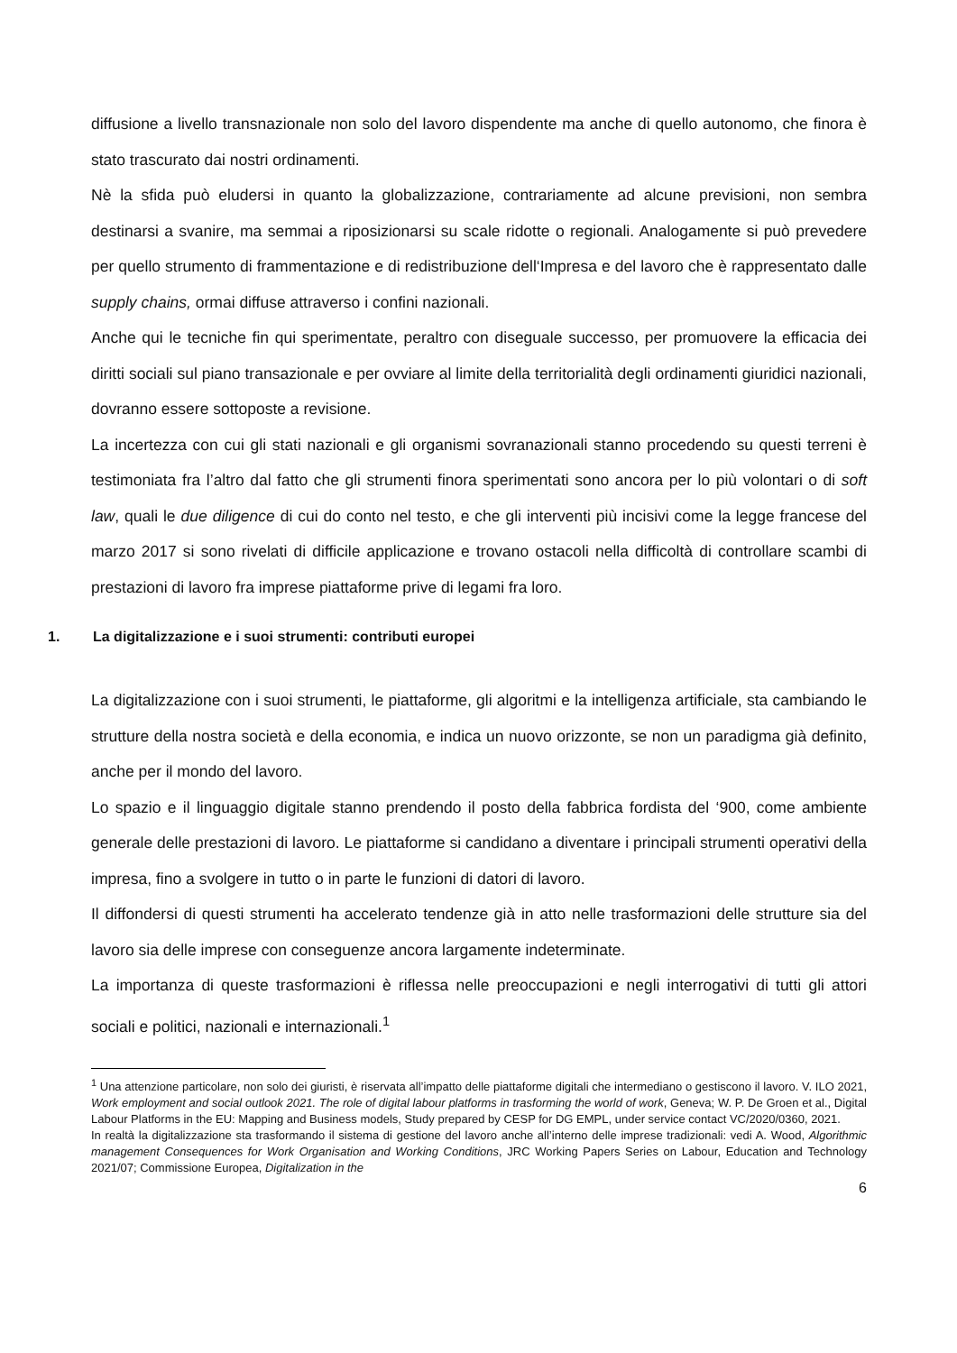diffusione a livello transnazionale non solo del lavoro dispendente ma anche di quello autonomo, che finora è stato trascurato dai nostri ordinamenti.
Nè la sfida può eludersi in quanto la globalizzazione, contrariamente ad alcune previsioni, non sembra destinarsi a svanire, ma semmai a riposizionarsi su scale ridotte o regionali. Analogamente si può prevedere per quello strumento di frammentazione e di redistribuzione dell‘Impresa e del lavoro che è rappresentato dalle supply chains, ormai diffuse attraverso i confini nazionali.
Anche qui le tecniche fin qui sperimentate, peraltro con diseguale successo, per promuovere la efficacia dei diritti sociali sul piano transazionale e per ovviare al limite della territorialità degli ordinamenti giuridici nazionali, dovranno essere sottoposte a revisione.
La incertezza con cui gli stati nazionali e gli organismi sovranazionali stanno procedendo su questi terreni è testimoniata fra l’altro dal fatto che gli strumenti finora sperimentati sono ancora per lo più volontari o di soft law, quali le due diligence di cui do conto nel testo, e che gli interventi più incisivi come la legge francese del marzo 2017 si sono rivelati di difficile applicazione e trovano ostacoli nella difficoltà di controllare scambi di prestazioni di lavoro fra imprese piattaforme prive di legami fra loro.
1. La digitalizzazione e i suoi strumenti: contributi europei
La digitalizzazione con i suoi strumenti, le piattaforme, gli algoritmi e la intelligenza artificiale, sta cambiando le strutture della nostra società e della economia, e indica un nuovo orizzonte, se non un paradigma già definito, anche per il mondo del lavoro.
Lo spazio e il linguaggio digitale stanno prendendo il posto della fabbrica fordista del ‘900, come ambiente generale delle prestazioni di lavoro. Le piattaforme si candidano a diventare i principali strumenti operativi della impresa, fino a svolgere in tutto o in parte le funzioni di datori di lavoro.
Il diffondersi di questi strumenti ha accelerato tendenze già in atto nelle trasformazioni delle strutture sia del lavoro sia delle imprese con conseguenze ancora largamente indeterminate.
La importanza di queste trasformazioni è riflessa nelle preoccupazioni e negli interrogativi di tutti gli attori sociali e politici, nazionali e internazionali.<sup>1</sup>
<sup>1</sup> Una attenzione particolare, non solo dei giuristi, è riservata all’impatto delle piattaforme digitali che intermediano o gestiscono il lavoro. V. ILO 2021, Work employment and social outlook 2021. The role of digital labour platforms in trasforming the world of work, Geneva; W. P. De Groen et al., Digital Labour Platforms in the EU: Mapping and Business models, Study prepared by CESP for DG EMPL, under service contact VC/2020/0360, 2021.
In realtà la digitalizzazione sta trasformando il sistema di gestione del lavoro anche all’interno delle imprese tradizionali: vedi A. Wood, Algorithmic management Consequences for Work Organisation and Working Conditions, JRC Working Papers Series on Labour, Education and Technology 2021/07; Commissione Europea, Digitalization in the
6